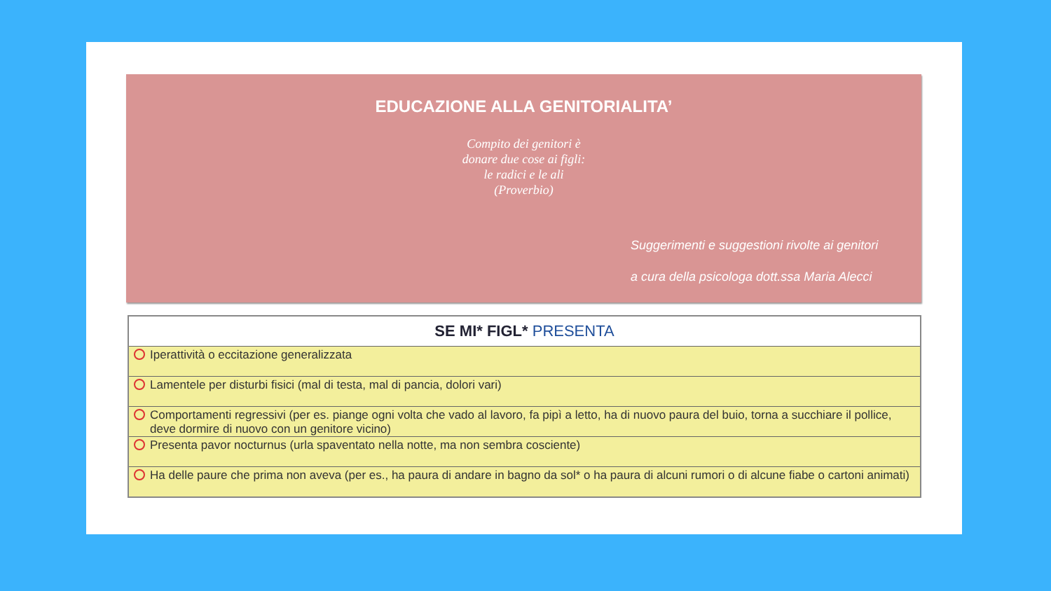EDUCAZIONE ALLA GENITORIALITA’
Compito dei genitori è
donare due cose ai figli:
le radici e le ali
(Proverbio)
Suggerimenti e suggestioni rivolte ai genitori
a cura della psicologa dott.ssa Maria Alecci
| SE MI* FIGL* PRESENTA |
| --- |
| Iperattività o eccitazione generalizzata |
| Lamentele per disturbi fisici (mal di testa, mal di pancia, dolori vari) |
| Comportamenti regressivi (per es. piange ogni volta che vado al lavoro, fa pipì a letto, ha di nuovo paura del buio, torna a succhiare il pollice, deve dormire di nuovo con un genitore vicino) |
| Presenta pavor nocturnus (urla spaventato nella notte, ma non sembra cosciente) |
| Ha delle paure che prima non aveva (per es., ha paura di andare in bagno da sol* o ha paura di alcuni rumori o di alcune fiabe o cartoni animati) |